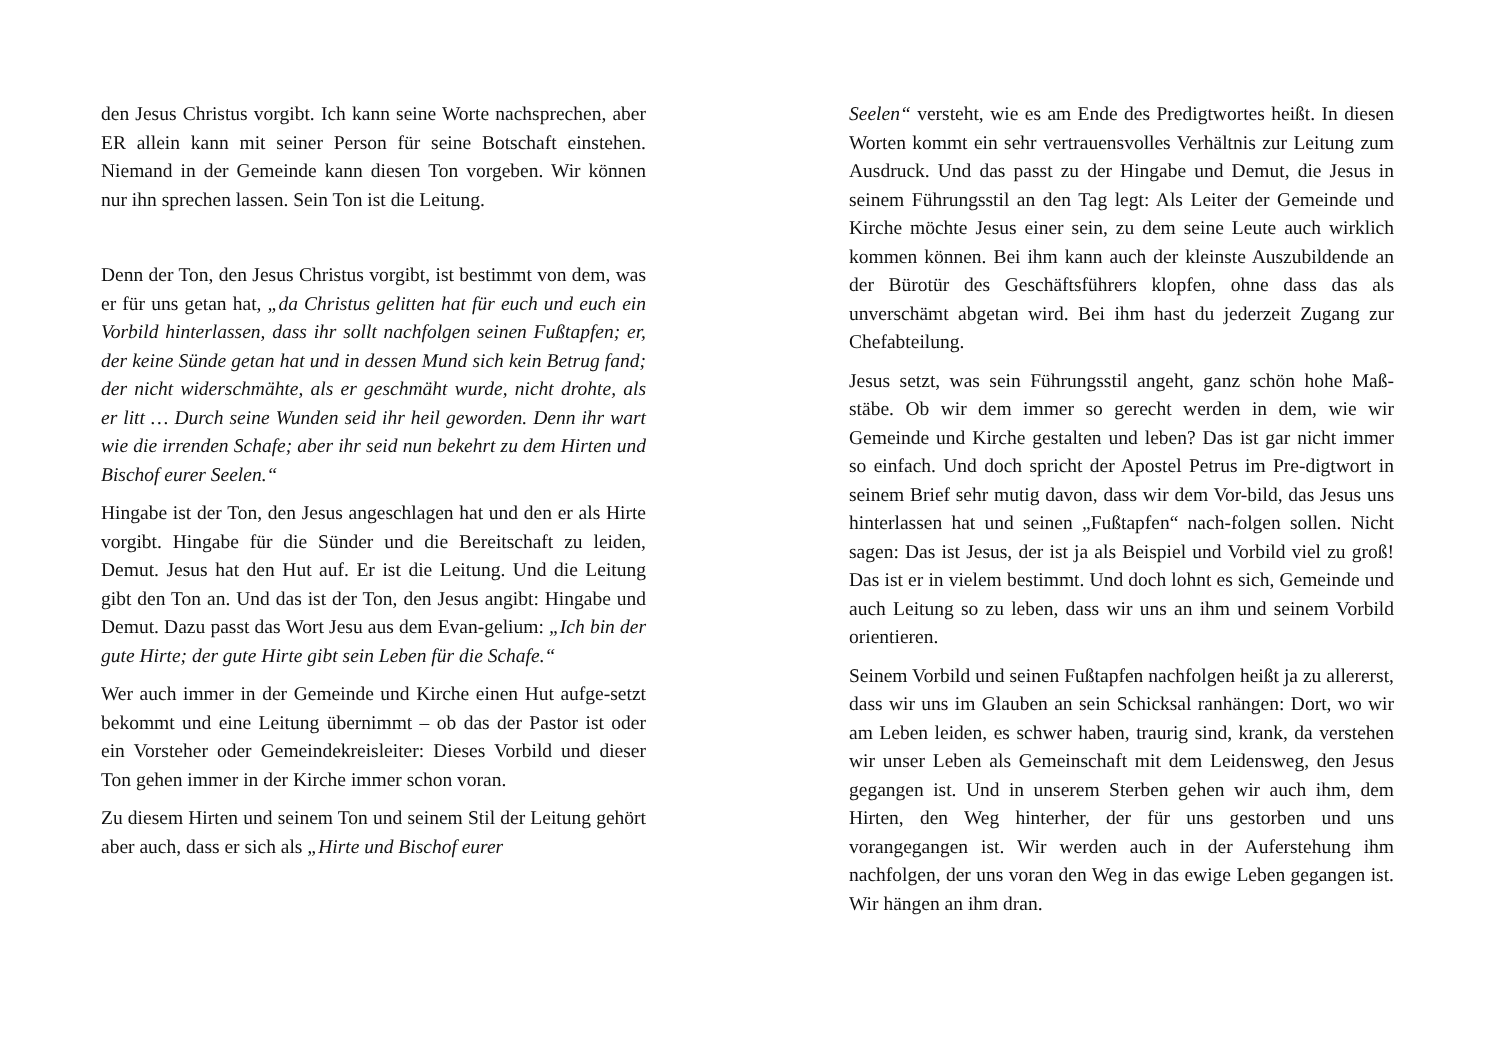den Jesus Christus vorgibt. Ich kann seine Worte nachsprechen, aber ER allein kann mit seiner Person für seine Botschaft einstehen. Niemand in der Gemeinde kann diesen Ton vorgeben. Wir können nur ihn sprechen lassen. Sein Ton ist die Leitung.
Denn der Ton, den Jesus Christus vorgibt, ist bestimmt von dem, was er für uns getan hat, „da Christus gelitten hat für euch und euch ein Vorbild hinterlassen, dass ihr sollt nachfolgen seinen Fußtapfen; er, der keine Sünde getan hat und in dessen Mund sich kein Betrug fand; der nicht widerschmähte, als er geschmäht wurde, nicht drohte, als er litt … Durch seine Wunden seid ihr heil geworden. Denn ihr wart wie die irrenden Schafe; aber ihr seid nun bekehrt zu dem Hirten und Bischof eurer Seelen.“
Hingabe ist der Ton, den Jesus angeschlagen hat und den er als Hirte vorgibt. Hingabe für die Sünder und die Bereitschaft zu leiden, Demut. Jesus hat den Hut auf. Er ist die Leitung. Und die Leitung gibt den Ton an. Und das ist der Ton, den Jesus angibt: Hingabe und Demut. Dazu passt das Wort Jesu aus dem Evan-gelium: „Ich bin der gute Hirte; der gute Hirte gibt sein Leben für die Schafe.“
Wer auch immer in der Gemeinde und Kirche einen Hut aufge-setzt bekommt und eine Leitung übernimmt – ob das der Pastor ist oder ein Vorsteher oder Gemeindekreisleiter: Dieses Vorbild und dieser Ton gehen immer in der Kirche immer schon voran.
Zu diesem Hirten und seinem Ton und seinem Stil der Leitung gehört aber auch, dass er sich als „Hirte und Bischof eurer
Seelen“ versteht, wie es am Ende des Predigtwortes heißt. In diesen Worten kommt ein sehr vertrauensvolles Verhältnis zur Leitung zum Ausdruck. Und das passt zu der Hingabe und Demut, die Jesus in seinem Führungsstil an den Tag legt: Als Leiter der Gemeinde und Kirche möchte Jesus einer sein, zu dem seine Leute auch wirklich kommen können. Bei ihm kann auch der kleinste Auszubildende an der Bürotür des Geschäftsführers klopfen, ohne dass das als unverschämt abgetan wird. Bei ihm hast du jederzeit Zugang zur Chefabteilung.
Jesus setzt, was sein Führungsstil angeht, ganz schön hohe Maß-stäbe. Ob wir dem immer so gerecht werden in dem, wie wir Gemeinde und Kirche gestalten und leben? Das ist gar nicht immer so einfach. Und doch spricht der Apostel Petrus im Pre-digtwort in seinem Brief sehr mutig davon, dass wir dem Vor-bild, das Jesus uns hinterlassen hat und seinen „Fußtapfen“ nach-folgen sollen. Nicht sagen: Das ist Jesus, der ist ja als Beispiel und Vorbild viel zu groß! Das ist er in vielem bestimmt. Und doch lohnt es sich, Gemeinde und auch Leitung so zu leben, dass wir uns an ihm und seinem Vorbild orientieren.
Seinem Vorbild und seinen Fußtapfen nachfolgen heißt ja zu allererst, dass wir uns im Glauben an sein Schicksal ranhängen: Dort, wo wir am Leben leiden, es schwer haben, traurig sind, krank, da verstehen wir unser Leben als Gemeinschaft mit dem Leidensweg, den Jesus gegangen ist. Und in unserem Sterben gehen wir auch ihm, dem Hirten, den Weg hinterher, der für uns gestorben und uns vorangegangen ist. Wir werden auch in der Auferstehung ihm nachfolgen, der uns voran den Weg in das ewige Leben gegangen ist. Wir hängen an ihm dran.